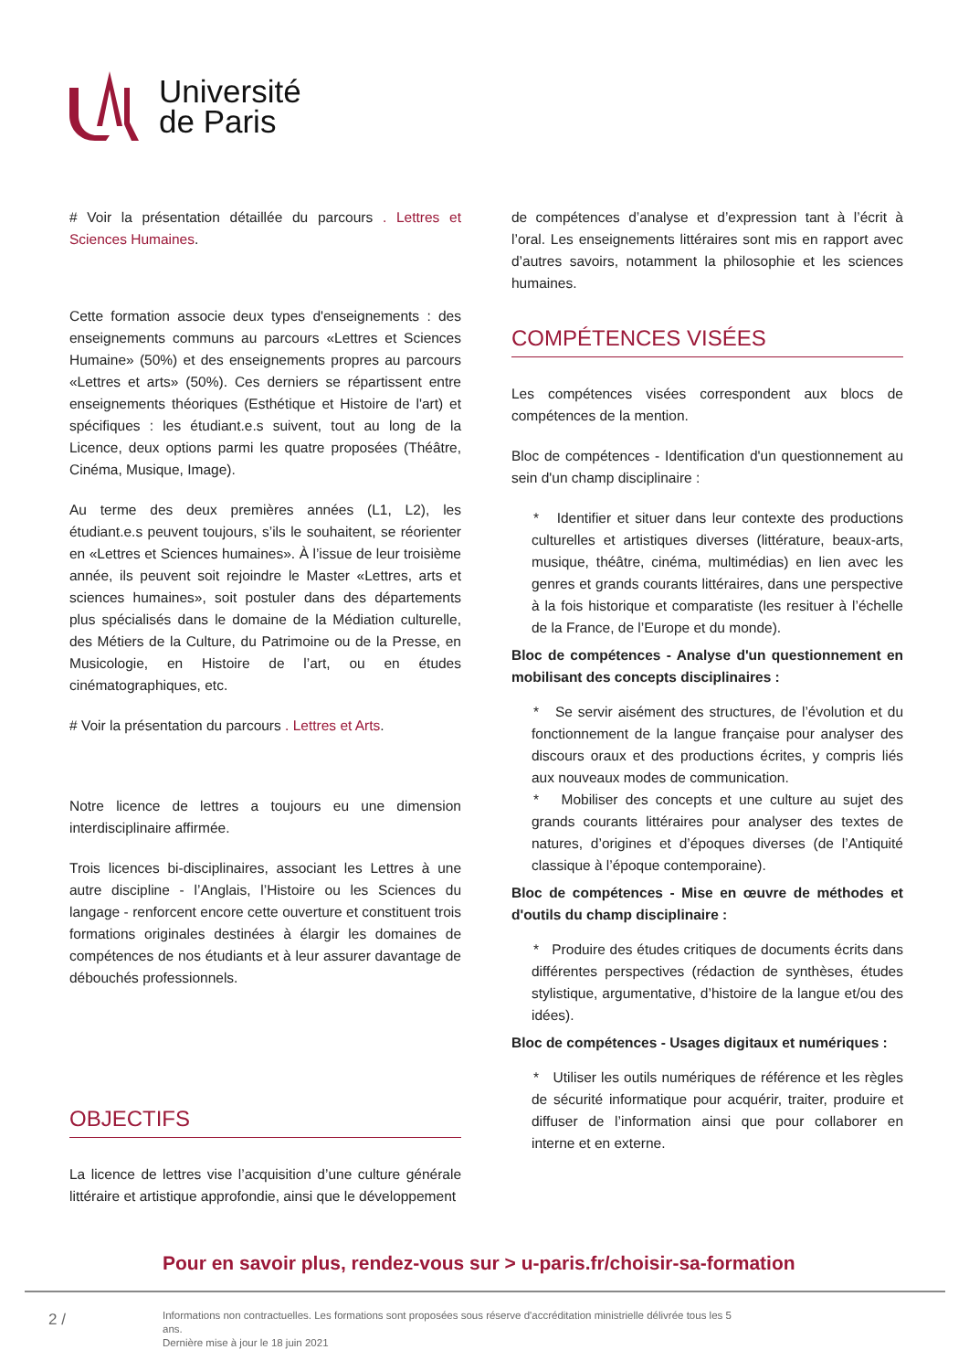Université
de Paris
# Voir la présentation détaillée du parcours . Lettres et Sciences Humaines.
Cette formation associe deux types d'enseignements : des enseignements communs au parcours «Lettres et Sciences Humaine» (50%) et des enseignements propres au parcours «Lettres et arts» (50%). Ces derniers se répartissent entre enseignements théoriques (Esthétique et Histoire de l'art) et spécifiques : les étudiant.e.s suivent, tout au long de la Licence, deux options parmi les quatre proposées (Théâtre, Cinéma, Musique, Image).
Au terme des deux premières années (L1, L2), les étudiant.e.s peuvent toujours, s’ils le souhaitent, se réorienter en «Lettres et Sciences humaines». À l’issue de leur troisième année, ils peuvent soit rejoindre le Master «Lettres, arts et sciences humaines», soit postuler dans des départements plus spécialisés dans le domaine de la Médiation culturelle, des Métiers de la Culture, du Patrimoine ou de la Presse, en Musicologie, en Histoire de l’art, ou en études cinématographiques, etc.
# Voir la présentation du parcours . Lettres et Arts.
Notre licence de lettres a toujours eu une dimension interdisciplinaire affirmée.
Trois licences bi-disciplinaires, associant les Lettres à une autre discipline - l’Anglais, l’Histoire ou les Sciences du langage - renforcent encore cette ouverture et constituent trois formations originales destinées à élargir les domaines de compétences de nos étudiants et à leur assurer davantage de débouchés professionnels.
OBJECTIFS
La licence de lettres vise l’acquisition d’une culture générale littéraire et artistique approfondie, ainsi que le développement
de compétences d’analyse et d’expression tant à l’écrit à l’oral. Les enseignements littéraires sont mis en rapport avec d’autres savoirs, notamment la philosophie et les sciences humaines.
COMPÉTENCES VISÉES
Les compétences visées correspondent aux blocs de compétences de la mention.
Bloc de compétences - Identification d'un questionnement au sein d'un champ disciplinaire :
* Identifier et situer dans leur contexte des productions culturelles et artistiques diverses (littérature, beaux-arts, musique, théâtre, cinéma, multimédias) en lien avec les genres et grands courants littéraires, dans une perspective à la fois historique et comparatiste (les resituer à l’échelle de la France, de l’Europe et du monde).
Bloc de compétences - Analyse d'un questionnement en mobilisant des concepts disciplinaires :
* Se servir aisément des structures, de l’évolution et du fonctionnement de la langue française pour analyser des discours oraux et des productions écrites, y compris liés aux nouveaux modes de communication.
* Mobiliser des concepts et une culture au sujet des grands courants littéraires pour analyser des textes de natures, d’origines et d’époques diverses (de l’Antiquité classique à l’époque contemporaine).
Bloc de compétences - Mise en œuvre de méthodes et d'outils du champ disciplinaire :
* Produire des études critiques de documents écrits dans différentes perspectives (rédaction de synthèses, études stylistique, argumentative, d’histoire de la langue et/ou des idées).
Bloc de compétences - Usages digitaux et numériques :
* Utiliser les outils numériques de référence et les règles de sécurité informatique pour acquérir, traiter, produire et diffuser de l’information ainsi que pour collaborer en interne et en externe.
Pour en savoir plus, rendez-vous sur > u-paris.fr/choisir-sa-formation
2 /
Informations non contractuelles. Les formations sont proposées sous réserve d'accréditation ministrielle délivrée tous les 5 ans.
Dernière mise à jour le 18 juin 2021